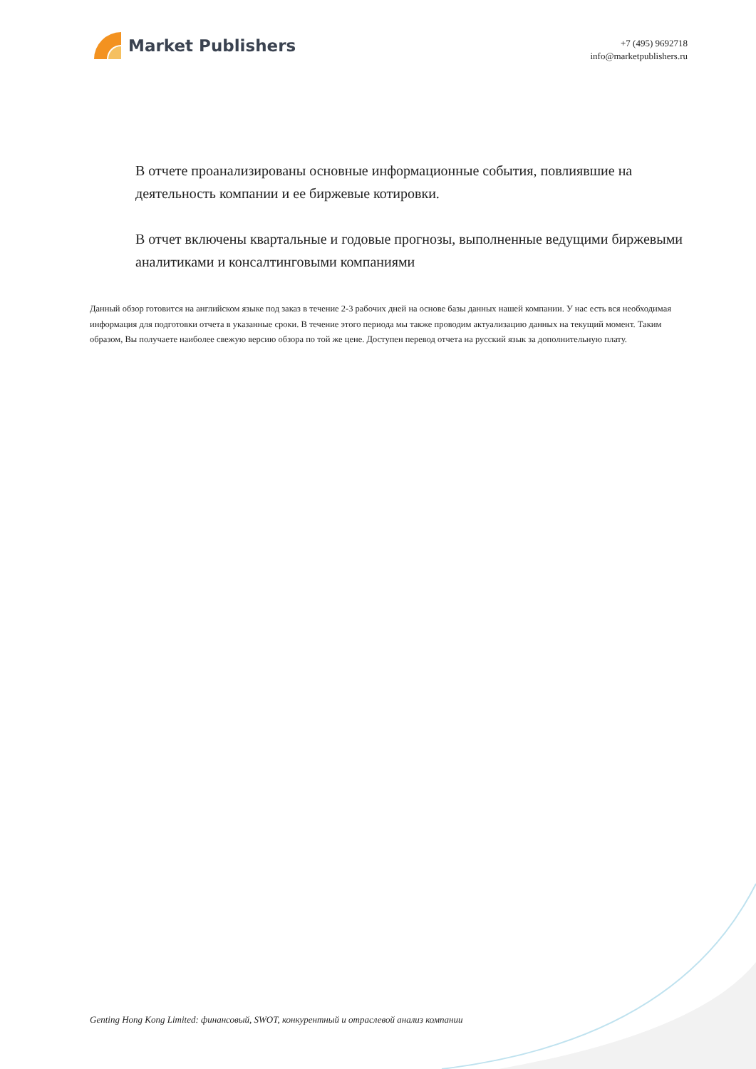Market Publishers
+7 (495) 9692718
info@marketpublishers.ru
В отчете проанализированы основные информационные события, повлиявшие на деятельность компании и ее биржевые котировки.
В отчет включены квартальные и годовые прогнозы, выполненные ведущими биржевыми аналитиками и консалтинговыми компаниями
Данный обзор готовится на английском языке под заказ в течение 2-3 рабочих дней на основе базы данных нашей компании. У нас есть вся необходимая информация для подготовки отчета в указанные сроки. В течение этого периода мы также проводим актуализацию данных на текущий момент. Таким образом, Вы получаете наиболее свежую версию обзора по той же цене. Доступен перевод отчета на русский язык за дополнительную плату.
Genting Hong Kong Limited: финансовый, SWOT, конкурентный и отраслевой анализ компании